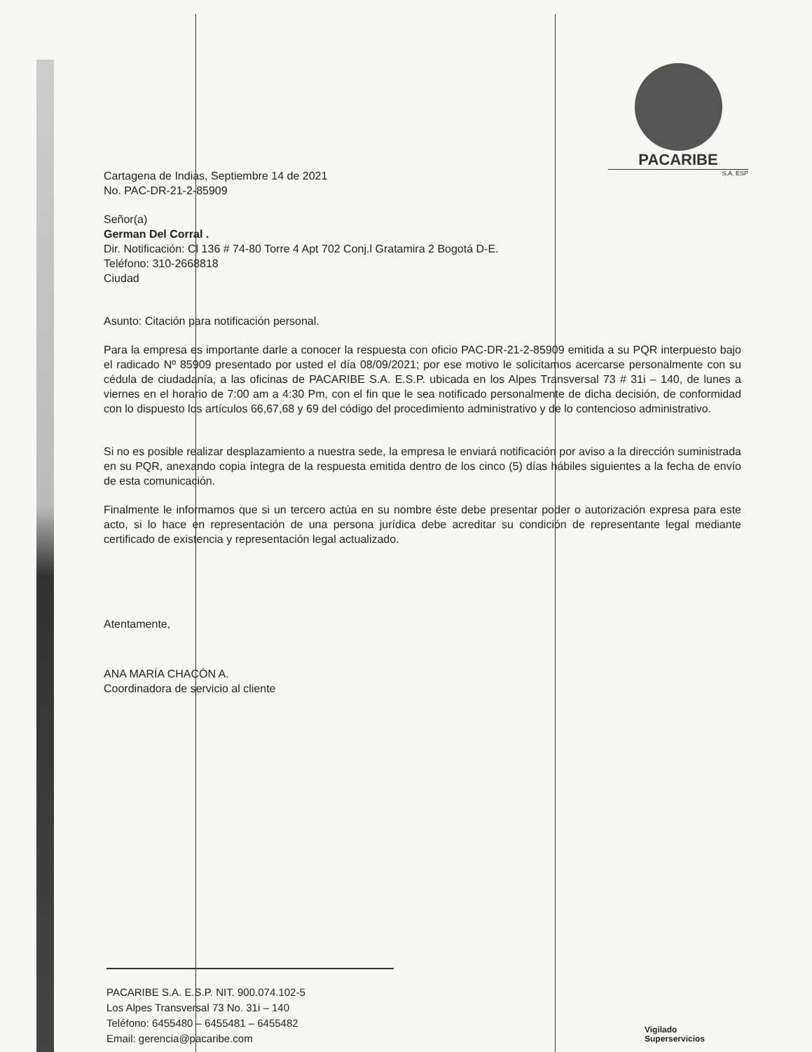PACARIBE
S.A. ESP
Cartagena de Indias, Septiembre 14 de 2021
No. PAC-DR-21-2-85909
Señor(a)
German Del Corral .
Dir. Notificación: Cl 136 # 74-80 Torre 4 Apt 702 Conj.l Gratamira 2 Bogotá D-E.
Teléfono: 310-2668818
Ciudad
Asunto: Citación para notificación personal.
Para la empresa es importante darle a conocer la respuesta con oficio PAC-DR-21-2-85909 emitida a su PQR interpuesto bajo el radicado Nº 85909 presentado por usted el día 08/09/2021; por ese motivo le solicitamos acercarse personalmente con su cédula de ciudadanía, a las oficinas de PACARIBE S.A. E.S.P. ubicada en los Alpes Transversal 73 # 31i – 140, de lunes a viernes en el horario de 7:00 am a 4:30 Pm, con el fin que le sea notificado personalmente de dicha decisión, de conformidad con lo dispuesto los artículos 66,67,68 y 69 del código del procedimiento administrativo y de lo contencioso administrativo.
Si no es posible realizar desplazamiento a nuestra sede, la empresa le enviará notificación por aviso a la dirección suministrada en su PQR, anexando copia íntegra de la respuesta emitida dentro de los cinco (5) días hábiles siguientes a la fecha de envío de esta comunicación.
Finalmente le informamos que si un tercero actúa en su nombre éste debe presentar poder o autorización expresa para este acto, si lo hace en representación de una persona jurídica debe acreditar su condición de representante legal mediante certificado de existencia y representación legal actualizado.
Atentamente,
ANA MARÍA CHACÓN A.
Coordinadora de servicio al cliente
PACARIBE S.A. E.S.P. NIT. 900.074.102-5
Los Alpes Transversal 73 No. 31i – 140
Teléfono: 6455480 – 6455481 – 6455482
Email: gerencia@pacaribe.com
Vigilado
Superservicios